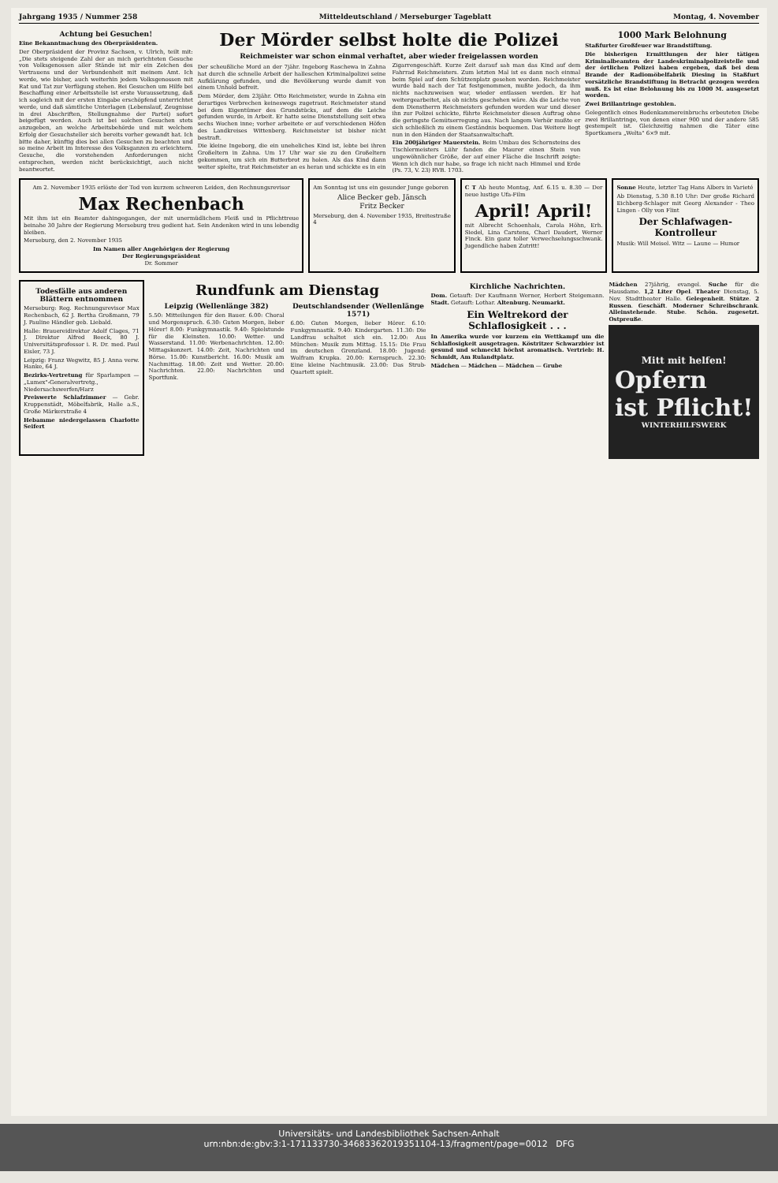Jahrgang 1935 / Nummer 258 Mitteldeutschland / Merseburger Tageblatt Montag, 4. November
Achtung bei Gesuchen!
Eine Bekanntmachung des Oberpräsidenten.
Der Oberpräsident der Provinz Sachsen, v. Ulrich, teilt mit: „Die stets steigende Zahl der an mich gerichteten Gesuche von Volksgenossen aller Stände ist mir ein Zeichen des Vertrauens und der Verbundenheit mit meinem Amt. Ich werde, wie bisher, auch weiterhin jedem Volksgenossen mit Rat und Tat zur Verfügung stehen. Bei Gesuchen um Hilfe bei Beschaffung einer Arbeitsstelle ist erste Voraussetzung, daß ich sogleich mit der ersten Eingabe erschöpfend unterrichtet werde, und daß sämtliche Unterlagen (Lebenslauf, Zeugnisse in drei Abschriften, Stellungnahme der Partei) sofort beigefügt werden. Auch ist bei solchen Gesuchen stets anzugeben, an welche Arbeitsbehörde und mit welchem Erfolg der Gesuchsteller sich bereits vorher gewandt hat. Ich bitte daher, künftig dies bei allen Gesuchen zu beachten und so meine Arbeit im Interesse des Volksganzen zu erleichtern. Gesuche, die vorstehenden Anforderungen nicht entsprechen, werden nicht berücksichtigt, auch nicht beantwortet.
Der Mörder selbst holte die Polizei
Reichmeister war schon einmal verhaftet, aber wieder freigelassen worden
Der scheußliche Mord an der 7jähr. Ingeborg Raschewa in Zahna hat durch die schnelle Arbeit der halleschen Kriminalpolizei seine Aufklärung gefunden, und die Bevölkerung wurde damit von einem Unhold befreit.
Dem Mörder, dem 23jähr. Otto Reichmeister, wurde in Zahna ein derartiges Verbrechen keineswegs zugetraut. Reichmeister stand bei dem Eigentümer des Grundstücks, auf dem die Leiche gefunden wurde, in Arbeit. Er hatte seine Dienststellung seit etwa sechs Wochen inne; vorher arbeitete er auf verschiedenen Höfen des Landkreises Wittenberg. Reichmeister ist bisher nicht bestraft.
Die kleine Ingeborg, die ein uneheliches Kind ist, lebte bei ihren Großeltern in Zahna. Um 17 Uhr war sie zu den Großeltern gekommen, um sich ein Butterbrot zu holen. Als das Kind dann weiter spielte, trat Reichmeister an es heran und schickte es in ein Zigarrengeschäft. Kurze Zeit darauf sah man das Kind auf dem Fahrrad Reichmeisters. Zum letzten Mal ist es dann noch einmal beim Spiel auf dem Schützenplatz gesehen worden. Reichmeister wurde bald nach der Tat festgenommen, mußte jedoch, da ihm nichts nachzuweisen war, wieder entlassen werden. Er hat weitergearbeitet, als ob nichts geschehen wäre. Als die Leiche von dem Dienstherrn Reichmeisters gefunden worden war und dieser ihn zur Polizei schickte, führte Reichmeister diesen Auftrag ohne die geringste Gemütserregung aus. Nach langem Verhör mußte er sich schließlich zu einem Geständnis bequemen. Das Weitere liegt nun in den Händen der Staatsanwaltschaft.
Ein 200jähriger Mauerstein. Beim Umbau des Schornsteins des Tischlermeisters Lühr fanden die Maurer einen Stein von ungewöhnlicher Größe, der auf einer Fläche die Inschrift zeigte: Wenn ich dich nur habe, so frage ich nicht nach Himmel und Erde (Ps. 73, V. 23) RVB. 1703.
1000 Mark Belohnung
Staßfurter Großfeuer war Brandstiftung.
Die bisherigen Ermittlungen der hier tätigen Kriminalbeamten der Landeskriminalpolizeistelle und der örtlichen Polizei haben ergeben, daß bei dem Brande der Radiomöbelfabrik Diesing in Staßfurt vorsätzliche Brandstiftung in Betracht gezogen werden muß. Es ist eine Belohnung bis zu 1000 M. ausgesetzt worden.
Zwei Brillantringe gestohlen.
Gelegentlich eines Bodenkammereinbruchs erbeuteten Diebe zwei Brillantringe, von denen einer 900 und der andere 585 gestempelt ist. Gleichzeitig nahmen die Täter eine Sportkamera „Welta" 6×9 mit.
Am 2. November 1935 erlöste der Tod von kurzem schweren Leiden, den Rechnungsrevisor
Max Rechenbach
Mit ihm ist ein Beamter dahingegangen, der mit unermüdlichem Fleiß und in Pflichttreue beinahe 30 Jahre der Regierung Merseburg treu gedient hat. Sein Andenken wird in uns lebendig bleiben.
Merseburg, den 2. November 1935
Im Namen aller Angehörigen der Regierung
Der Regierungspräsident
Dr. Sommer
Am Sonntag ist uns ein gesunder Junge geboren
Alice Becker geb. Jänsch
Fritz Becker
Merseburg, den 4. November 1935, Breitestraße 4
C T Ab heute Montag, Anf. 6.15 u. 8.30 — Der neue lustige Ufa-Film
April! April!
mit Albrecht Schoenhals, Carola Höhn, Erh. Siedel, Lina Carstens, Charl Daudert, Werner Finck. Ein ganz toller Verwechselungsschwank. Jugendliche haben Zutritt!
Sonne Heute, letzter Tag Hans Albers in Varieté
Ab Dienstag, 5.30 8.10 Uhr: Der große Richard Eichberg-Schlager mit Georg Alexander - Theo Lingen - Olly von Flint
Der Schlafwagen-Kontrolleur
Musik: Will Meisel. Witz — Laune — Humor
Todesfälle aus anderen Blättern entnommen
Merseburg: Reg. Rechnungsrevisor Max Rechenbach, 62 J. Bertha Großmann, 79 J. Pauline Händler geb. Liebald.
Halle: Brauereidirektor Adolf Clages, 71 J. Direktor Alfred Beeck, 80 J. Universitätsprofessor i. R. Dr. med. Paul Eisler, 73 J.
Leipzig: Franz Wegwitz, 85 J. Anna verw. Hanke, 64 J.
Bezirks-Vertretung für Sparlampen — „Lumex"-Generalvertretg., Niedersachswerfen/Harz
Preiswerte Schlafzimmer — Gebr. Kroppenstädt, Möbelfabrik, Halle a.S., Große Märkerstraße 4
Hebamme niedergelassen Charlotte Seifert
Rundfunk am Dienstag
Leipzig (Wellenlänge 382)
5.50: Mitteilungen für den Bauer. 6.00: Choral und Morgenspruch. 6.30: Guten Morgen, lieber Hörer! 8.00: Funkgymnastik. 9.40: Spielstunde für die Kleinsten. 10.00: Wetter- und Wasserstand. 11.00: Werbenachrichten. 12.00: Mittagskonzert. 14.00: Zeit, Nachrichten und Börse. 15.00: Kunstbericht. 16.00: Musik am Nachmittag. 18.00: Zeit und Wetter. 20.00: Nachrichten. 22.00: Nachrichten und Sportfunk.
Deutschlandsender (Wellenlänge 1571)
6.00: Guten Morgen, lieber Hörer. 6.10: Funkgymnastik. 9.40: Kindergarten. 11.30: Die Landfrau schaltet sich ein. 12.00: Aus München: Musik zum Mittag. 15.15: Die Frau im deutschen Grenzland. 18.00: Jugend: Wolfram Krupka. 20.00: Kernspruch. 22.30: Eine kleine Nachtmusik. 23.00: Das Strub-Quartett spielt.
Kirchliche Nachrichten.
Dom. Getauft: Der Kaufmann Werner, Herbert Steigemann. Stadt. Getauft: Lothar. Altenburg. Neumarkt.
Ein Weltrekord der Schlaflosigkeit . . .
In Amerika wurde vor kurzem ein Wettkampf um die Schlaflosigkeit ausgetragen. Köstritzer Schwarzbier ist gesund und schmeckt höchst aromatisch. Vertrieb: H. Schmidt, Am Rulandtplatz.
Mädchen — Mädchen — Mädchen — Grube
Mädchen 27jährig, evangel. Suche für die Hausdame. 1,2 Liter Opel. Theater Dienstag, 5. Nov. Stadttheater Halle. Gelegenheit. Stütze. 2 Russen. Geschäft. Moderner Schreibschrank. Alleinstehende. Stube. Schön. zugesetzt. Ostpreuße.
Mitt mit helfen!
Opfern
ist Pflicht!
WINTERHILFSWERK
Universitäts- und Landesbibliothek Sachsen-Anhalt
urn:nbn:de:gbv:3:1-171133730-34683362019351104-13/fragment/page=0012 DFG